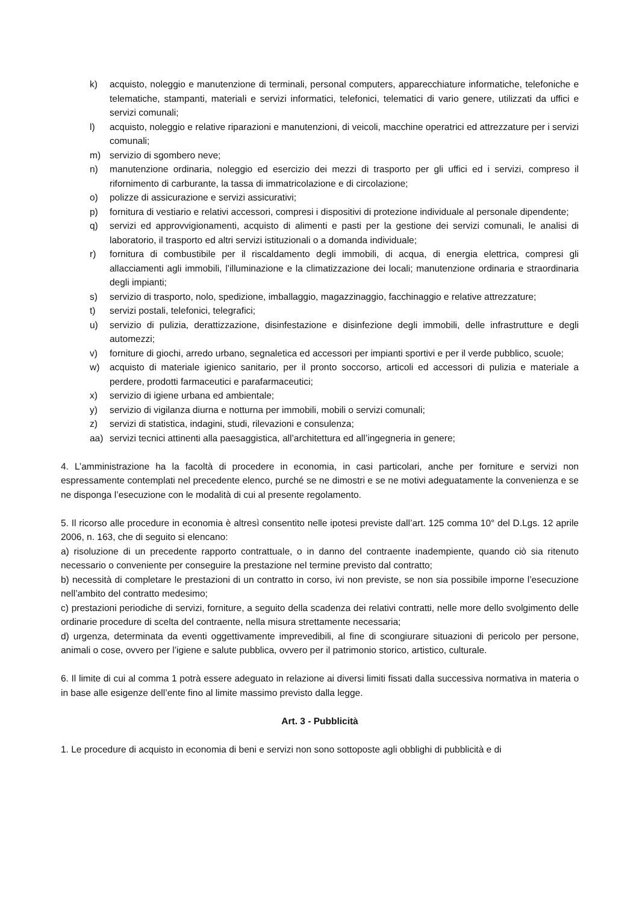k) acquisto, noleggio e manutenzione di terminali, personal computers, apparecchiature informatiche, telefoniche e telematiche, stampanti, materiali e servizi informatici, telefonici, telematici di vario genere, utilizzati da uffici e servizi comunali;
l) acquisto, noleggio e relative riparazioni e manutenzioni, di veicoli, macchine operatrici ed attrezzature per i servizi comunali;
m) servizio di sgombero neve;
n) manutenzione ordinaria, noleggio ed esercizio dei mezzi di trasporto per gli uffici ed i servizi, compreso il rifornimento di carburante, la tassa di immatricolazione e di circolazione;
o) polizze di assicurazione e servizi assicurativi;
p) fornitura di vestiario e relativi accessori, compresi i dispositivi di protezione individuale al personale dipendente;
q) servizi ed approvvigionamenti, acquisto di alimenti e pasti per la gestione dei servizi comunali, le analisi di laboratorio, il trasporto ed altri servizi istituzionali o a domanda individuale;
r) fornitura di combustibile per il riscaldamento degli immobili, di acqua, di energia elettrica, compresi gli allacciamenti agli immobili, l’illuminazione e la climatizzazione dei locali; manutenzione ordinaria e straordinaria degli impianti;
s) servizio di trasporto, nolo, spedizione, imballaggio, magazzinaggio, facchinaggio e relative attrezzature;
t) servizi postali, telefonici, telegrafici;
u) servizio di pulizia, derattizzazione, disinfestazione e disinfezione degli immobili, delle infrastrutture e degli automezzi;
v) forniture di giochi, arredo urbano, segnaletica ed accessori per impianti sportivi e per il verde pubblico, scuole;
w) acquisto di materiale igienico sanitario, per il pronto soccorso, articoli ed accessori di pulizia e materiale a perdere, prodotti farmaceutici e parafarmaceutici;
x) servizio di igiene urbana ed ambientale;
y) servizio di vigilanza diurna e notturna per immobili, mobili o servizi comunali;
z) servizi di statistica, indagini, studi, rilevazioni e consulenza;
aa) servizi tecnici attinenti alla paesaggistica, all’architettura ed all’ingegneria in genere;
4. L’amministrazione ha la facoltà di procedere in economia, in casi particolari, anche per forniture e servizi non espressamente contemplati nel precedente elenco, purché se ne dimostri e se ne motivi adeguatamente la convenienza e se ne disponga l’esecuzione con le modalità di cui al presente regolamento.
5. Il ricorso alle procedure in economia è altresì consentito nelle ipotesi previste dall’art. 125 comma 10° del D.Lgs. 12 aprile 2006, n. 163, che di seguito si elencano:
a) risoluzione di un precedente rapporto contrattuale, o in danno del contraente inadempiente, quando ciò sia ritenuto necessario o conveniente per conseguire la prestazione nel termine previsto dal contratto;
b) necessità di completare le prestazioni di un contratto in corso, ivi non previste, se non sia possibile imporne l’esecuzione nell’ambito del contratto medesimo;
c) prestazioni periodiche di servizi, forniture, a seguito della scadenza dei relativi contratti, nelle more dello svolgimento delle ordinarie procedure di scelta del contraente, nella misura strettamente necessaria;
d) urgenza, determinata da eventi oggettivamente imprevedibili, al fine di scongiurare situazioni di pericolo per persone, animali o cose, ovvero per l’igiene e salute pubblica, ovvero per il patrimonio storico, artistico, culturale.
6. Il limite di cui al comma 1 potrà essere adeguato in relazione ai diversi limiti fissati dalla successiva normativa in materia o in base alle esigenze dell’ente fino al limite massimo previsto dalla legge.
Art. 3 - Pubblicità
1. Le procedure di acquisto in economia di beni e servizi non sono sottoposte agli obblighi di pubblicità e di